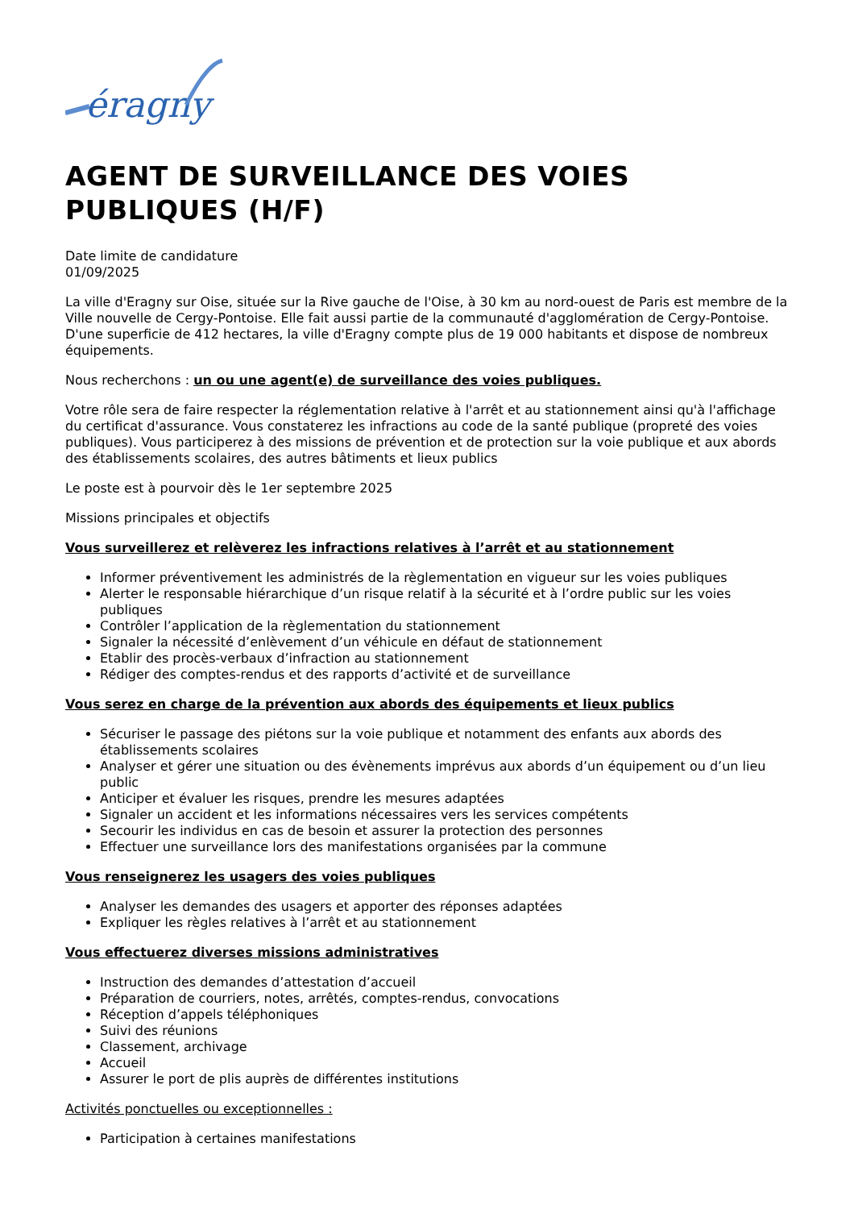éragny
AGENT DE SURVEILLANCE DES VOIES PUBLIQUES (H/F)
Date limite de candidature
01/09/2025
La ville d'Eragny sur Oise, située sur la Rive gauche de l'Oise, à 30 km au nord-ouest de Paris est membre de la Ville nouvelle de Cergy-Pontoise. Elle fait aussi partie de la communauté d'agglomération de Cergy-Pontoise.
D'une superficie de 412 hectares, la ville d'Eragny compte plus de 19 000 habitants et dispose de nombreux équipements.
Nous recherchons : un ou une agent(e) de surveillance des voies publiques.
Votre rôle sera de faire respecter la réglementation relative à l'arrêt et au stationnement ainsi qu'à l'affichage du certificat d'assurance. Vous constaterez les infractions au code de la santé publique (propreté des voies publiques). Vous participerez à des missions de prévention et de protection sur la voie publique et aux abords des établissements scolaires, des autres bâtiments et lieux publics
Le poste est à pourvoir dès le 1er septembre 2025
Missions principales et objectifs
Vous surveillerez et relèverez les infractions relatives à l’arrêt et au stationnement
Informer préventivement les administrés de la règlementation en vigueur sur les voies publiques
Alerter le responsable hiérarchique d’un risque relatif à la sécurité et à l’ordre public sur les voies publiques
Contrôler l’application de la règlementation du stationnement
Signaler la nécessité d’enlèvement d’un véhicule en défaut de stationnement
Etablir des procès-verbaux d’infraction au stationnement
Rédiger des comptes-rendus et des rapports d’activité et de surveillance
Vous serez en charge de la prévention aux abords des équipements et lieux publics
Sécuriser le passage des piétons sur la voie publique et notamment des enfants aux abords des établissements scolaires
Analyser et gérer une situation ou des évènements imprévus aux abords d’un équipement ou d’un lieu public
Anticiper et évaluer les risques, prendre les mesures adaptées
Signaler un accident et les informations nécessaires vers les services compétents
Secourir les individus en cas de besoin et assurer la protection des personnes
Effectuer une surveillance lors des manifestations organisées par la commune
Vous renseignerez les usagers des voies publiques
Analyser les demandes des usagers et apporter des réponses adaptées
Expliquer les règles relatives à l’arrêt et au stationnement
Vous effectuerez diverses missions administratives
Instruction des demandes d’attestation d’accueil
Préparation de courriers, notes, arrêtés, comptes-rendus, convocations
Réception d’appels téléphoniques
Suivi des réunions
Classement, archivage
Accueil
Assurer le port de plis auprès de différentes institutions
Activités ponctuelles ou exceptionnelles :
Participation à certaines manifestations